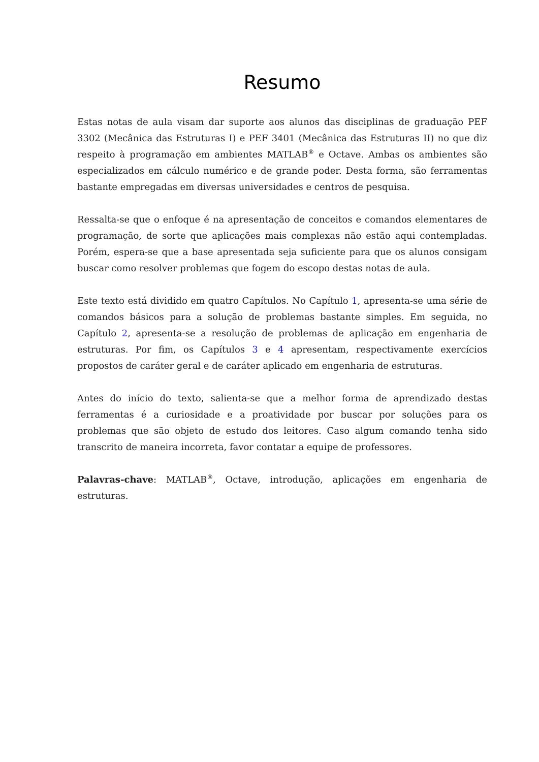Resumo
Estas notas de aula visam dar suporte aos alunos das disciplinas de graduação PEF 3302 (Mecânica das Estruturas I) e PEF 3401 (Mecânica das Estruturas II) no que diz respeito à programação em ambientes MATLAB<sup>®</sup> e Octave. Ambas os ambientes são especializados em cálculo numérico e de grande poder. Desta forma, são ferramentas bastante empregadas em diversas universidades e centros de pesquisa.
Ressalta-se que o enfoque é na apresentação de conceitos e comandos elementares de programação, de sorte que aplicações mais complexas não estão aqui contempladas. Porém, espera-se que a base apresentada seja suficiente para que os alunos consigam buscar como resolver problemas que fogem do escopo destas notas de aula.
Este texto está dividido em quatro Capítulos. No Capítulo 1, apresenta-se uma série de comandos básicos para a solução de problemas bastante simples. Em seguida, no Capítulo 2, apresenta-se a resolução de problemas de aplicação em engenharia de estruturas. Por fim, os Capítulos 3 e 4 apresentam, respectivamente exercícios propostos de caráter geral e de caráter aplicado em engenharia de estruturas.
Antes do início do texto, salienta-se que a melhor forma de aprendizado destas ferramentas é a curiosidade e a proatividade por buscar por soluções para os problemas que são objeto de estudo dos leitores. Caso algum comando tenha sido transcrito de maneira incorreta, favor contatar a equipe de professores.
Palavras-chave: MATLAB<sup>®</sup>, Octave, introdução, aplicações em engenharia de estruturas.